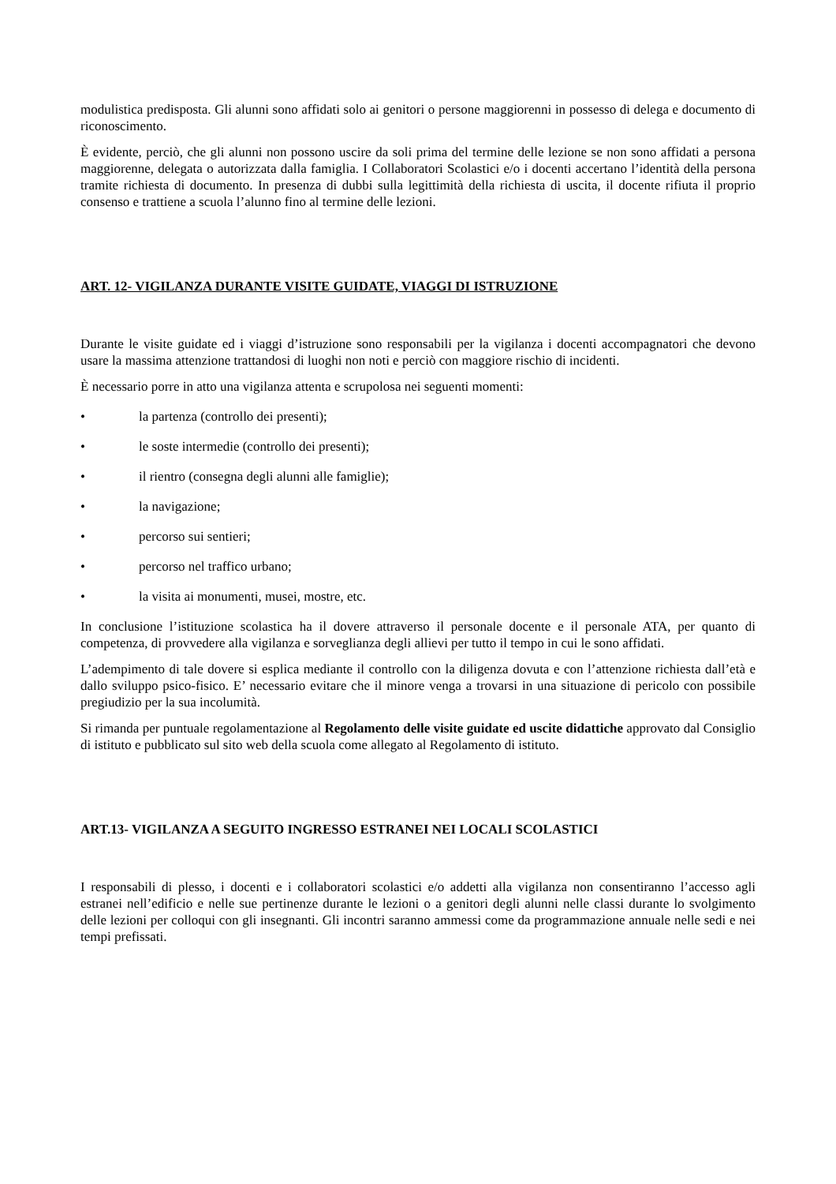modulistica predisposta. Gli alunni sono affidati solo ai genitori o persone maggiorenni in possesso di delega e documento di riconoscimento.
È evidente, perciò, che gli alunni non possono uscire da soli prima del termine delle lezione se non sono affidati a persona maggiorenne, delegata o autorizzata dalla famiglia. I Collaboratori Scolastici e/o i docenti accertano l’identità della persona tramite richiesta di documento. In presenza di dubbi sulla legittimità della richiesta di uscita, il docente rifiuta il proprio consenso e trattiene a scuola l’alunno fino al termine delle lezioni.
ART. 12- VIGILANZA DURANTE VISITE GUIDATE, VIAGGI DI ISTRUZIONE
Durante le visite guidate ed i viaggi d’istruzione sono responsabili per la vigilanza i docenti accompagnatori che devono usare la massima attenzione trattandosi di luoghi non noti e perciò con maggiore rischio di incidenti.
È necessario porre in atto una vigilanza attenta e scrupolosa nei seguenti momenti:
• la partenza (controllo dei presenti);
• le soste intermedie (controllo dei presenti);
• il rientro (consegna degli alunni alle famiglie);
• la navigazione;
• percorso sui sentieri;
• percorso nel traffico urbano;
• la visita ai monumenti, musei, mostre, etc.
In conclusione l’istituzione scolastica ha il dovere attraverso il personale docente e il personale ATA, per quanto di competenza, di provvedere alla vigilanza e sorveglianza degli allievi per tutto il tempo in cui le sono affidati.
L’adempimento di tale dovere si esplica mediante il controllo con la diligenza dovuta e con l’attenzione richiesta dall’età e dallo sviluppo psico-fisico. E’ necessario evitare che il minore venga a trovarsi in una situazione di pericolo con possibile pregiudizio per la sua incolumità.
Si rimanda per puntuale regolamentazione al Regolamento delle visite guidate ed uscite didattiche approvato dal Consiglio di istituto e pubblicato sul sito web della scuola come allegato al Regolamento di istituto.
ART.13- VIGILANZA A SEGUITO INGRESSO ESTRANEI NEI LOCALI SCOLASTICI
I responsabili di plesso, i docenti e i collaboratori scolastici e/o addetti alla vigilanza non consentiranno l’accesso agli estranei nell’edificio e nelle sue pertinenze durante le lezioni o a genitori degli alunni nelle classi durante lo svolgimento delle lezioni per colloqui con gli insegnanti. Gli incontri saranno ammessi come da programmazione annuale nelle sedi e nei tempi prefissati.